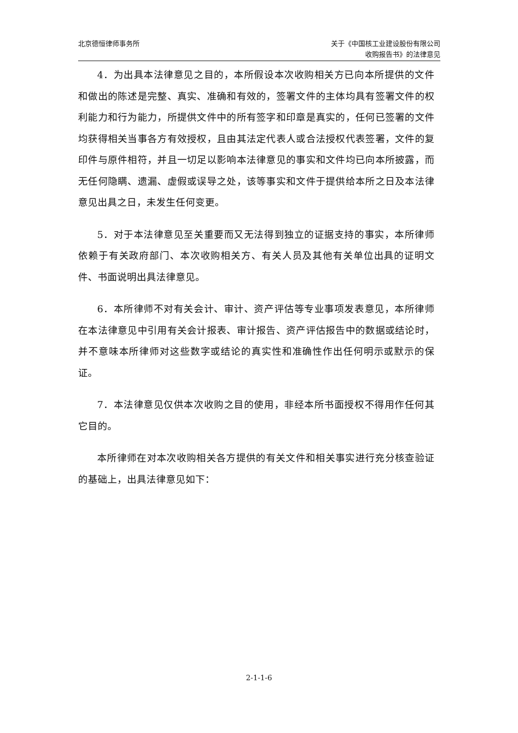北京德恒律师事务所 关于《中国核工业建设股份有限公司
收购报告书》的法律意见
4．为出具本法律意见之目的，本所假设本次收购相关方已向本所提供的文件和做出的陈述是完整、真实、准确和有效的，签署文件的主体均具有签署文件的权利能力和行为能力，所提供文件中的所有签字和印章是真实的，任何已签署的文件均获得相关当事各方有效授权，且由其法定代表人或合法授权代表签署，文件的复印件与原件相符，并且一切足以影响本法律意见的事实和文件均已向本所披露，而无任何隐瞒、遗漏、虚假或误导之处，该等事实和文件于提供给本所之日及本法律意见出具之日，未发生任何变更。
5．对于本法律意见至关重要而又无法得到独立的证据支持的事实，本所律师依赖于有关政府部门、本次收购相关方、有关人员及其他有关单位出具的证明文件、书面说明出具法律意见。
6．本所律师不对有关会计、审计、资产评估等专业事项发表意见，本所律师在本法律意见中引用有关会计报表、审计报告、资产评估报告中的数据或结论时，并不意味本所律师对这些数字或结论的真实性和准确性作出任何明示或默示的保证。
7．本法律意见仅供本次收购之目的使用，非经本所书面授权不得用作任何其它目的。
本所律师在对本次收购相关各方提供的有关文件和相关事实进行充分核查验证的基础上，出具法律意见如下：
2-1-1-6